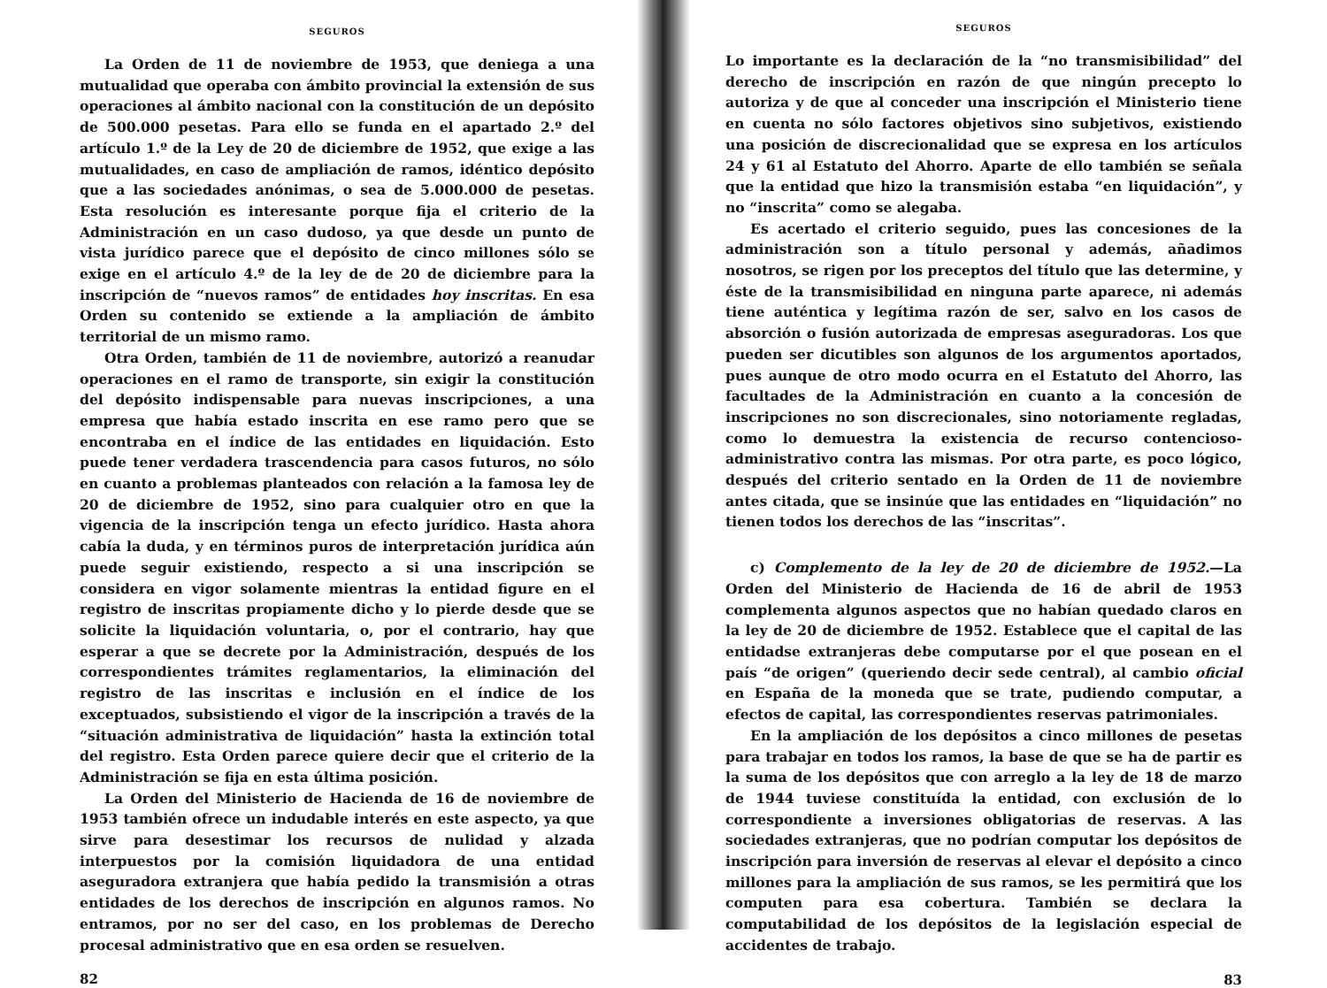SEGUROS
La Orden de 11 de noviembre de 1953, que deniega a una mutualidad que operaba con ámbito provincial la extensión de sus operaciones al ámbito nacional con la constitución de un depósito de 500.000 pesetas. Para ello se funda en el apartado 2.º del artículo 1.º de la Ley de 20 de diciembre de 1952, que exige a las mutualidades, en caso de ampliación de ramos, idéntico depósito que a las sociedades anónimas, o sea de 5.000.000 de pesetas. Esta resolución es interesante porque fija el criterio de la Administración en un caso dudoso, ya que desde un punto de vista jurídico parece que el depósito de cinco millones sólo se exige en el artículo 4.º de la ley de de 20 de diciembre para la inscripción de “nuevos ramos” de entidades hoy inscritas. En esa Orden su contenido se extiende a la ampliación de ámbito territorial de un mismo ramo.
Otra Orden, también de 11 de noviembre, autorizó a reanudar operaciones en el ramo de transporte, sin exigir la constitución del depósito indispensable para nuevas inscripciones, a una empresa que había estado inscrita en ese ramo pero que se encontraba en el índice de las entidades en liquidación. Esto puede tener verdadera trascendencia para casos futuros, no sólo en cuanto a problemas planteados con relación a la famosa ley de 20 de diciembre de 1952, sino para cualquier otro en que la vigencia de la inscripción tenga un efecto jurídico. Hasta ahora cabía la duda, y en términos puros de interpretación jurídica aún puede seguir existiendo, respecto a si una inscripción se considera en vigor solamente mientras la entidad figure en el registro de inscritas propiamente dicho y lo pierde desde que se solicite la liquidación voluntaria, o, por el contrario, hay que esperar a que se decrete por la Administración, después de los correspondientes trámites reglamentarios, la eliminación del registro de las inscritas e inclusión en el índice de los exceptuados, subsistiendo el vigor de la inscripción a través de la “situación administrativa de liquidación” hasta la extinción total del registro. Esta Orden parece quiere decir que el criterio de la Administración se fija en esta última posición.
La Orden del Ministerio de Hacienda de 16 de noviembre de 1953 también ofrece un indudable interés en este aspecto, ya que sirve para desestimar los recursos de nulidad y alzada interpuestos por la comisión liquidadora de una entidad aseguradora extranjera que había pedido la transmisión a otras entidades de los derechos de inscripción en algunos ramos. No entramos, por no ser del caso, en los problemas de Derecho procesal administrativo que en esa orden se resuelven.
82
SEGUROS
Lo importante es la declaración de la “no transmisibilidad” del derecho de inscripción en razón de que ningún precepto lo autoriza y de que al conceder una inscripción el Ministerio tiene en cuenta no sólo factores objetivos sino subjetivos, existiendo una posición de discrecionalidad que se expresa en los artículos 24 y 61 al Estatuto del Ahorro. Aparte de ello también se señala que la entidad que hizo la transmisión estaba “en liquidación”, y no “inscrita” como se alegaba.
Es acertado el criterio seguido, pues las concesiones de la administración son a título personal y además, añadimos nosotros, se rigen por los preceptos del título que las determine, y éste de la transmisibilidad en ninguna parte aparece, ni además tiene auténtica y legítima razón de ser, salvo en los casos de absorción o fusión autorizada de empresas aseguradoras. Los que pueden ser dicutibles son algunos de los argumentos aportados, pues aunque de otro modo ocurra en el Estatuto del Ahorro, las facultades de la Administración en cuanto a la concesión de inscripciones no son discrecionales, sino notoriamente regladas, como lo demuestra la existencia de recurso contencioso-administrativo contra las mismas. Por otra parte, es poco lógico, después del criterio sentado en la Orden de 11 de noviembre antes citada, que se insinúe que las entidades en “liquidación” no tienen todos los derechos de las “inscritas”.
c) Complemento de la ley de 20 de diciembre de 1952.—La Orden del Ministerio de Hacienda de 16 de abril de 1953 complementa algunos aspectos que no habían quedado claros en la ley de 20 de diciembre de 1952. Establece que el capital de las entidadse extranjeras debe computarse por el que posean en el país “de origen” (queriendo decir sede central), al cambio oficial en España de la moneda que se trate, pudiendo computar, a efectos de capital, las correspondientes reservas patrimoniales.
En la ampliación de los depósitos a cinco millones de pesetas para trabajar en todos los ramos, la base de que se ha de partir es la suma de los depósitos que con arreglo a la ley de 18 de marzo de 1944 tuviese constituída la entidad, con exclusión de lo correspondiente a inversiones obligatorias de reservas. A las sociedades extranjeras, que no podrían computar los depósitos de inscripción para inversión de reservas al elevar el depósito a cinco millones para la ampliación de sus ramos, se les permitirá que los computen para esa cobertura. También se declara la computabilidad de los depósitos de la legislación especial de accidentes de trabajo.
83